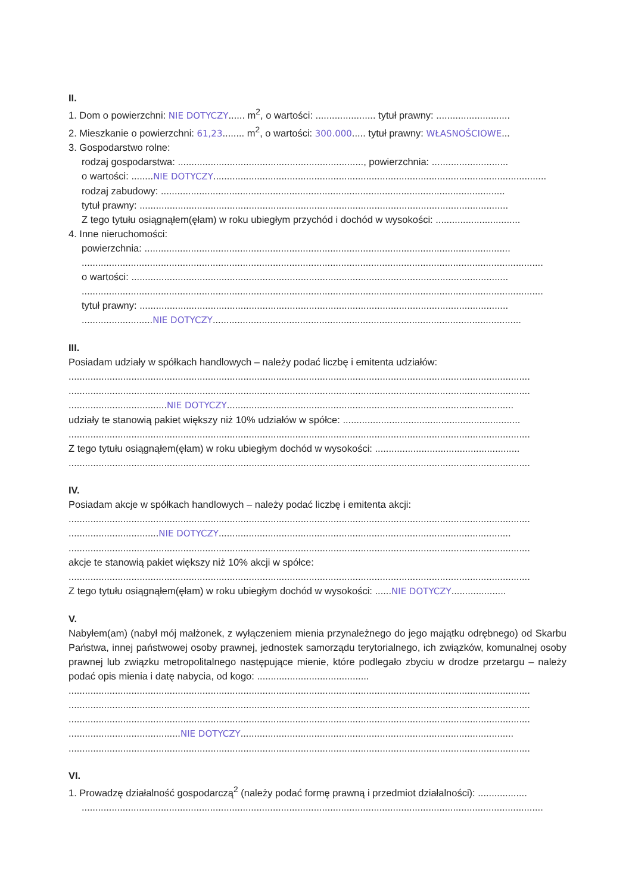II.
1. Dom o powierzchni: NIE DOTYCZY...... m<sup>2</sup>, o wartości: ...................... tytuł prawny: ...........................
2. Mieszkanie o powierzchni: 61,23........ m<sup>2</sup>, o wartości: 300.000..... tytuł prawny: WŁASNOŚCIOWE...
3. Gospodarstwo rolne:
rodzaj gospodarstwa: ...................................................................., powierzchnia: ............................
o wartości: ........NIE DOTYCZY..........................................................................................................................
rodzaj zabudowy: ..............................................................................................................................
tytuł prawny: .......................................................................................................................................
Z tego tytułu osiągnąłem(ęłam) w roku ubiegłym przychód i dochód w wysokości: ...............................
4. Inne nieruchomości:
powierzchnia: ......................................................................................................................................
.........................................................................................................................................................................
o wartości: ..........................................................................................................................................
.........................................................................................................................................................................
tytuł prawny: .......................................................................................................................................
..........................NIE DOTYCZY.................................................................................................................
III.
Posiadam udziały w spółkach handlowych – należy podać liczbę i emitenta udziałów:
.........................................................................................................................................................................
.........................................................................................................................................................................
....................................NIE DOTYCZY.........................................................................................................
udziały te stanowią pakiet większy niż 10% udziałów w spółce: .................................................................
.........................................................................................................................................................................
Z tego tytułu osiągnąłem(ęłam) w roku ubiegłym dochód w wysokości: .....................................................
.........................................................................................................................................................................
IV.
Posiadam akcje w spółkach handlowych – należy podać liczbę i emitenta akcji:
.........................................................................................................................................................................
.................................NIE DOTYCZY...........................................................................................................
.........................................................................................................................................................................
akcje te stanowią pakiet większy niż 10% akcji w spółce:
.........................................................................................................................................................................
Z tego tytułu osiągnąłem(ęłam) w roku ubiegłym dochód w wysokości: ......NIE DOTYCZY....................
V.
Nabyłem(am) (nabył mój małżonek, z wyłączeniem mienia przynależnego do jego majątku odrębnego) od Skarbu Państwa, innej państwowej osoby prawnej, jednostek samorządu terytorialnego, ich związków, komunalnej osoby prawnej lub związku metropolitalnego następujące mienie, które podlegało zbyciu w drodze przetargu – należy podać opis mienia i datę nabycia, od kogo: .........................................
.........................................................................................................................................................................
.........................................................................................................................................................................
.........................................................................................................................................................................
.........................................NIE DOTYCZY....................................................................................................
.........................................................................................................................................................................
VI.
1. Prowadzę działalność gospodarczą<sup>2</sup> (należy podać formę prawną i przedmiot działalności): ..................
.........................................................................................................................................................................